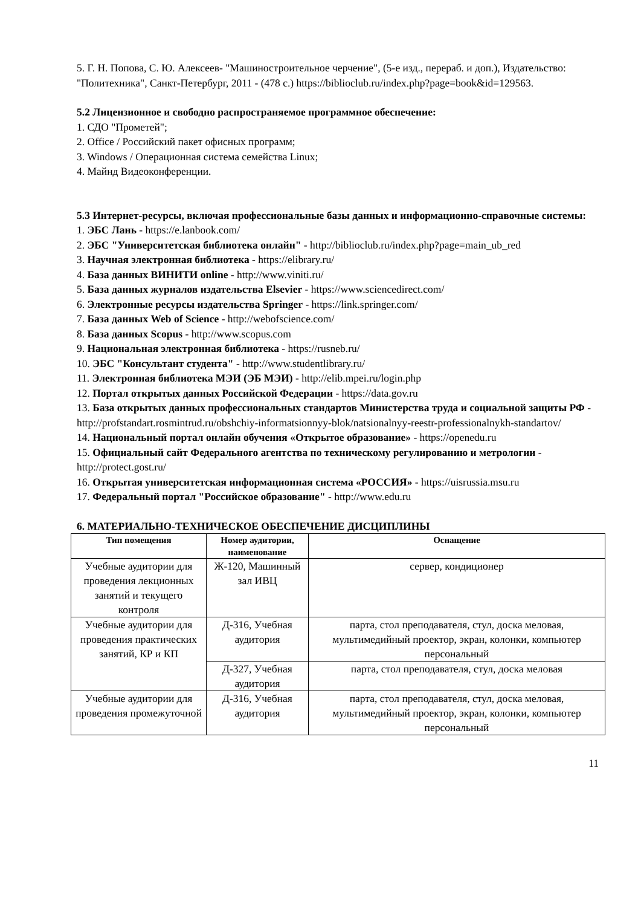5. Г. Н. Попова, С. Ю. Алексеев- "Машиностроительное черчение", (5-е изд., перераб. и доп.), Издательство: "Политехника", Санкт-Петербург, 2011 - (478 с.) https://biblioclub.ru/index.php?page=book&id=129563.
5.2 Лицензионное и свободно распространяемое программное обеспечение:
1. СДО "Прометей";
2. Office / Российский пакет офисных программ;
3. Windows / Операционная система семейства Linux;
4. Майнд Видеоконференции.
5.3 Интернет-ресурсы, включая профессиональные базы данных и информационно-справочные системы:
1. ЭБС Лань - https://e.lanbook.com/
2. ЭБС "Университетская библиотека онлайн" - http://biblioclub.ru/index.php?page=main_ub_red
3. Научная электронная библиотека - https://elibrary.ru/
4. База данных ВИНИТИ online - http://www.viniti.ru/
5. База данных журналов издательства Elsevier - https://www.sciencedirect.com/
6. Электронные ресурсы издательства Springer - https://link.springer.com/
7. База данных Web of Science - http://webofscience.com/
8. База данных Scopus - http://www.scopus.com
9. Национальная электронная библиотека - https://rusneb.ru/
10. ЭБС "Консультант студента" - http://www.studentlibrary.ru/
11. Электронная библиотека МЭИ (ЭБ МЭИ) - http://elib.mpei.ru/login.php
12. Портал открытых данных Российской Федерации - https://data.gov.ru
13. База открытых данных профессиональных стандартов Министерства труда и социальной защиты РФ - http://profstandart.rosmintrud.ru/obshchiy-informatsionnyy-blok/natsionalnyy-reestr-professionalnykh-standartov/
14. Национальный портал онлайн обучения «Открытое образование» - https://openedu.ru
15. Официальный сайт Федерального агентства по техническому регулированию и метрологии - http://protect.gost.ru/
16. Открытая университетская информационная система «РОССИЯ» - https://uisrussia.msu.ru
17. Федеральный портал "Российское образование" - http://www.edu.ru
6. МАТЕРИАЛЬНО-ТЕХНИЧЕСКОЕ ОБЕСПЕЧЕНИЕ ДИСЦИПЛИНЫ
| Тип помещения | Номер аудитории, наименование | Оснащение |
| --- | --- | --- |
| Учебные аудитории для проведения лекционных занятий и текущего контроля | Ж-120, Машинный зал ИВЦ | сервер, кондиционер |
| Учебные аудитории для проведения практических занятий, КР и КП | Д-316, Учебная аудитория | парта, стол преподавателя, стул, доска меловая, мультимедийный проектор, экран, колонки, компьютер персональный |
| | Д-327, Учебная аудитория | парта, стол преподавателя, стул, доска меловая |
| Учебные аудитории для проведения промежуточной | Д-316, Учебная аудитория | парта, стол преподавателя, стул, доска меловая, мультимедийный проектор, экран, колонки, компьютер персональный |
11